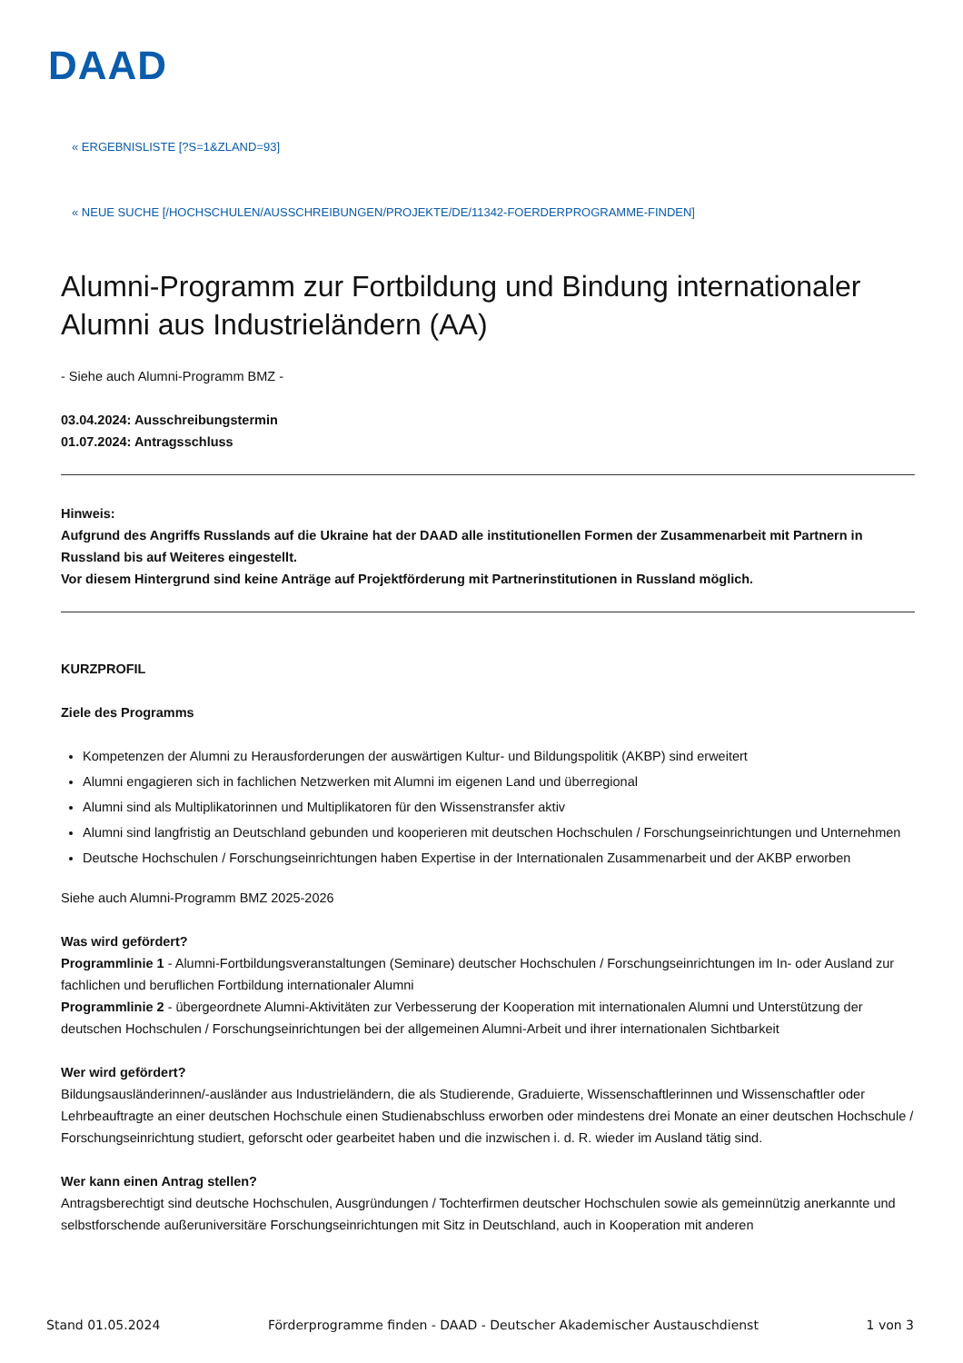DAAD
« ERGEBNISLISTE [?S=1&ZLAND=93]
« NEUE SUCHE [/HOCHSCHULEN/AUSSCHREIBUNGEN/PROJEKTE/DE/11342-FOERDERPROGRAMME-FINDEN]
Alumni-Programm zur Fortbildung und Bindung internationaler Alumni aus Industrieländern (AA)
- Siehe auch Alumni-Programm BMZ -
03.04.2024: Ausschreibungstermin
01.07.2024: Antragsschluss
Hinweis:
Aufgrund des Angriffs Russlands auf die Ukraine hat der DAAD alle institutionellen Formen der Zusammenarbeit mit Partnern in Russland bis auf Weiteres eingestellt.
Vor diesem Hintergrund sind keine Anträge auf Projektförderung mit Partnerinstitutionen in Russland möglich.
KURZPROFIL
Ziele des Programms
Kompetenzen der Alumni zu Herausforderungen der auswärtigen Kultur- und Bildungspolitik (AKBP) sind erweitert
Alumni engagieren sich in fachlichen Netzwerken mit Alumni im eigenen Land und überregional
Alumni sind als Multiplikatorinnen und Multiplikatoren für den Wissenstransfer aktiv
Alumni sind langfristig an Deutschland gebunden und kooperieren mit deutschen Hochschulen / Forschungseinrichtungen und Unternehmen
Deutsche Hochschulen / Forschungseinrichtungen haben Expertise in der Internationalen Zusammenarbeit und der AKBP erworben
Siehe auch Alumni-Programm BMZ 2025-2026
Was wird gefördert?
Programmlinie 1 - Alumni-Fortbildungsveranstaltungen (Seminare) deutscher Hochschulen / Forschungseinrichtungen im In- oder Ausland zur fachlichen und beruflichen Fortbildung internationaler Alumni
Programmlinie 2 - übergeordnete Alumni-Aktivitäten zur Verbesserung der Kooperation mit internationalen Alumni und Unterstützung der deutschen Hochschulen / Forschungseinrichtungen bei der allgemeinen Alumni-Arbeit und ihrer internationalen Sichtbarkeit
Wer wird gefördert?
Bildungsausländerinnen/-ausländer aus Industrieländern, die als Studierende, Graduierte, Wissenschaftlerinnen und Wissenschaftler oder Lehrbeauftragte an einer deutschen Hochschule einen Studienabschluss erworben oder mindestens drei Monate an einer deutschen Hochschule / Forschungseinrichtung studiert, geforscht oder gearbeitet haben und die inzwischen i. d. R. wieder im Ausland tätig sind.
Wer kann einen Antrag stellen?
Antragsberechtigt sind deutsche Hochschulen, Ausgründungen / Tochterfirmen deutscher Hochschulen sowie als gemeinnützig anerkannte und selbstforschende außeruniversitäre Forschungseinrichtungen mit Sitz in Deutschland, auch in Kooperation mit anderen
Stand 01.05.2024 Förderprogramme finden - DAAD - Deutscher Akademischer Austauschdienst 1 von 3